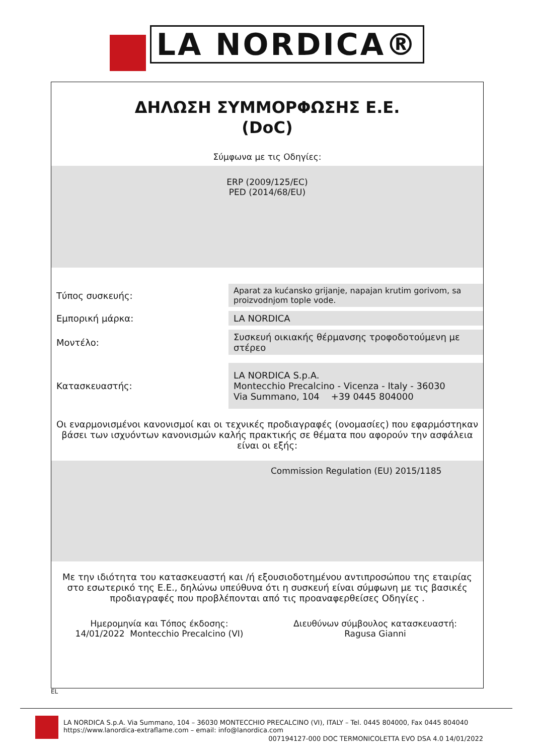LA NORDICA®
ΔΗΛΩΣΗ ΣΥΜΜΟΡΦΩΣΗΣ Ε.Ε.
(DoC)
Σύμφωνα με τις Οδηγίες:
ERP (2009/125/EC)
PED (2014/68/EU)
Τύπος συσκευής:
Aparat za kućansko grijanje, napajan krutim gorivom, sa proizvodnjom tople vode.
Εμπορική μάρκα:
LA NORDICA
Μοντέλο:
Συσκευή οικιακής θέρμανσης τροφοδοτούμενη με στέρεο
Κατασκευαστής:
LA NORDICA S.p.A.
Montecchio Precalcino - Vicenza - Italy - 36030
Via Summano, 104 +39 0445 804000
Οι εναρμονισμένοι κανονισμοί και οι τεχνικές προδιαγραφές (ονομασίες) που εφαρμόστηκαν βάσει των ισχυόντων κανονισμών καλής πρακτικής σε θέματα που αφορούν την ασφάλεια είναι οι εξής:
Commission Regulation (EU) 2015/1185
Με την ιδιότητα του κατασκευαστή και /ή εξουσιοδοτημένου αντιπροσώπου της εταιρίας στο εσωτερικό της Ε.Ε., δηλώνω υπεύθυνα ότι η συσκευή είναι σύμφωνη με τις βασικές προδιαγραφές που προβλέπονται από τις προαναφερθείσες Οδηγίες .
Ημερομηνία και Τόπος έκδοσης:
14/01/2022 Montecchio Precalcino (VI)
Διευθύνων σύμβουλος κατασκευαστή:
Ragusa Gianni
EL
LA NORDICA S.p.A. Via Summano, 104 – 36030 MONTECCHIO PRECALCINO (VI), ITALY – Tel. 0445 804000, Fax 0445 804040
https://www.lanordica-extraflame.com – email: info@lanordica.com
007194127-000 DOC TERMONICOLETTA EVO DSA 4.0 14/01/2022